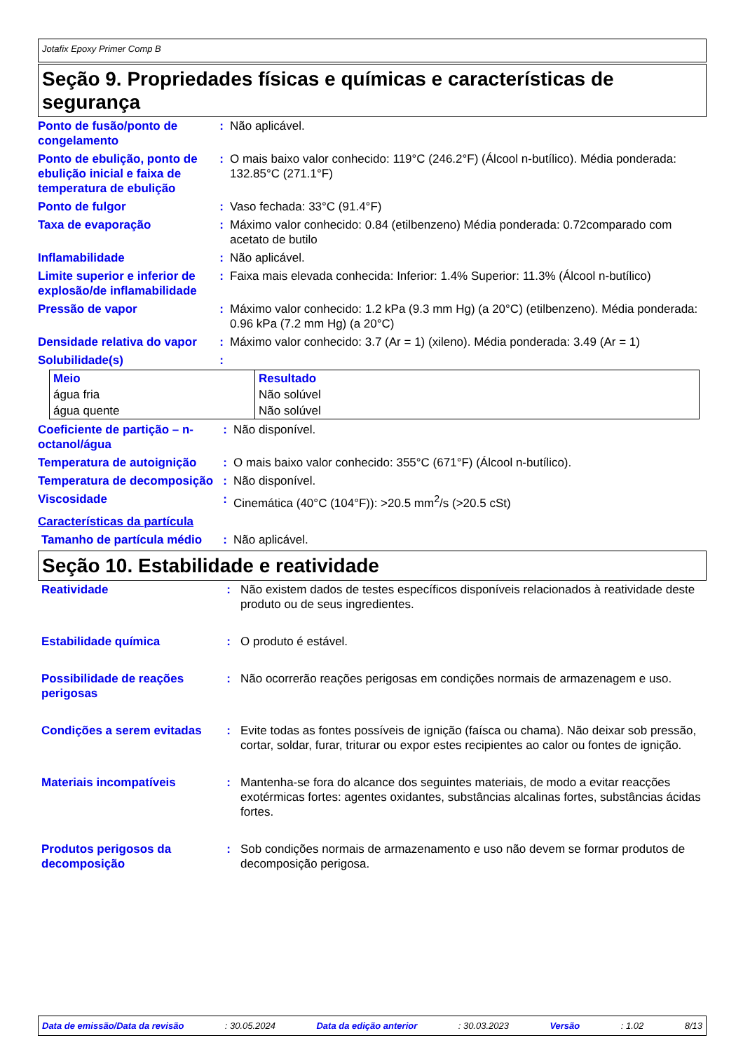Jotafix Epoxy Primer Comp B
Seção 9. Propriedades físicas e químicas e características de segurança
| Ponto de fusão/ponto de congelamento | : | Não aplicável. |
| Ponto de ebulição, ponto de ebulição inicial e faixa de temperatura de ebulição | : | O mais baixo valor conhecido: 119°C (246.2°F) (Álcool n-butílico). Média ponderada: 132.85°C (271.1°F) |
| Ponto de fulgor | : | Vaso fechada: 33°C (91.4°F) |
| Taxa de evaporação | : | Máximo valor conhecido: 0.84 (etilbenzeno) Média ponderada: 0.72comparado com acetato de butilo |
| Inflamabilidade | : | Não aplicável. |
| Limite superior e inferior de explosão/de inflamabilidade | : | Faixa mais elevada conhecida: Inferior: 1.4% Superior: 11.3% (Álcool n-butílico) |
| Pressão de vapor | : | Máximo valor conhecido: 1.2 kPa (9.3 mm Hg) (a 20°C) (etilbenzeno). Média ponderada: 0.96 kPa (7.2 mm Hg) (a 20°C) |
| Densidade relativa do vapor | : | Máximo valor conhecido: 3.7 (Ar = 1) (xileno). Média ponderada: 3.49 (Ar = 1) |
| Solubilidade(s) | : | |
| Meio | Resultado |
| --- | --- |
| água fria | Não solúvel |
| água quente | Não solúvel |
| Coeficiente de partição – n-octanol/água | : | Não disponível. |
| Temperatura de autoignição | : | O mais baixo valor conhecido: 355°C (671°F) (Álcool n-butílico). |
| Temperatura de decomposição | : | Não disponível. |
| Viscosidade | : | Cinemática (40°C (104°F)): >20.5 mm<sup>2</sup>/s (>20.5 cSt) |
| Características da partícula | | |
| Tamanho de partícula médio | : | Não aplicável. |
Seção 10. Estabilidade e reatividade
| Reatividade | : | Não existem dados de testes específicos disponíveis relacionados à reatividade deste produto ou de seus ingredientes. |
| Estabilidade química | : | O produto é estável. |
| Possibilidade de reações perigosas | : | Não ocorrerão reações perigosas em condições normais de armazenagem e uso. |
| Condições a serem evitadas | : | Evite todas as fontes possíveis de ignição (faísca ou chama). Não deixar sob pressão, cortar, soldar, furar, triturar ou expor estes recipientes ao calor ou fontes de ignição. |
| Materiais incompatíveis | : | Mantenha-se fora do alcance dos seguintes materiais, de modo a evitar reacções exotérmicas fortes: agentes oxidantes, substâncias alcalinas fortes, substâncias ácidas fortes. |
| Produtos perigosos da decomposição | : | Sob condições normais de armazenamento e uso não devem se formar produtos de decomposição perigosa. |
Data de emissão/Data da revisão : 30.05.2024 Data da edição anterior : 30.03.2023 Versão : 1.02 8/13